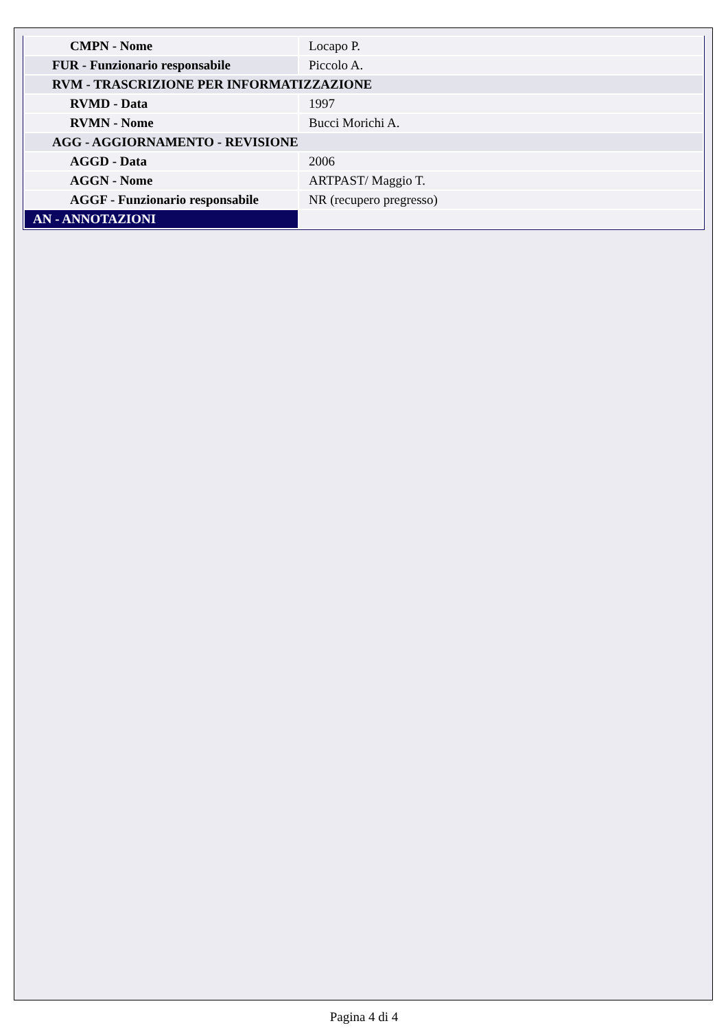| CMPN - Nome | Locapo P. |
| FUR - Funzionario responsabile | Piccolo A. |
| RVM - TRASCRIZIONE PER INFORMATIZZAZIONE | |
| RVMD - Data | 1997 |
| RVMN - Nome | Bucci Morichi A. |
| AGG - AGGIORNAMENTO - REVISIONE | |
| AGGD - Data | 2006 |
| AGGN - Nome | ARTPAST/ Maggio T. |
| AGGF - Funzionario responsabile | NR (recupero pregresso) |
| AN - ANNOTAZIONI | |
Pagina 4 di 4